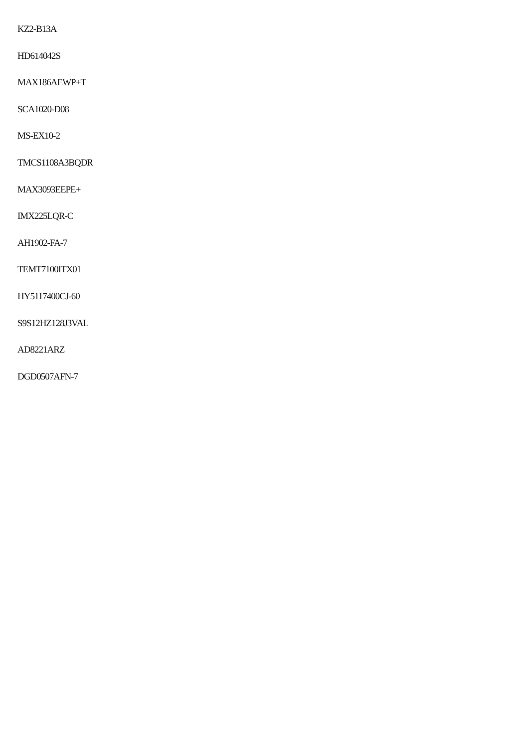KZ2-B13A
HD614042S
MAX186AEWP+T
SCA1020-D08
MS-EX10-2
TMCS1108A3BQDR
MAX3093EEPE+
IMX225LQR-C
AH1902-FA-7
TEMT7100ITX01
HY5117400CJ-60
S9S12HZ128J3VAL
AD8221ARZ
DGD0507AFN-7